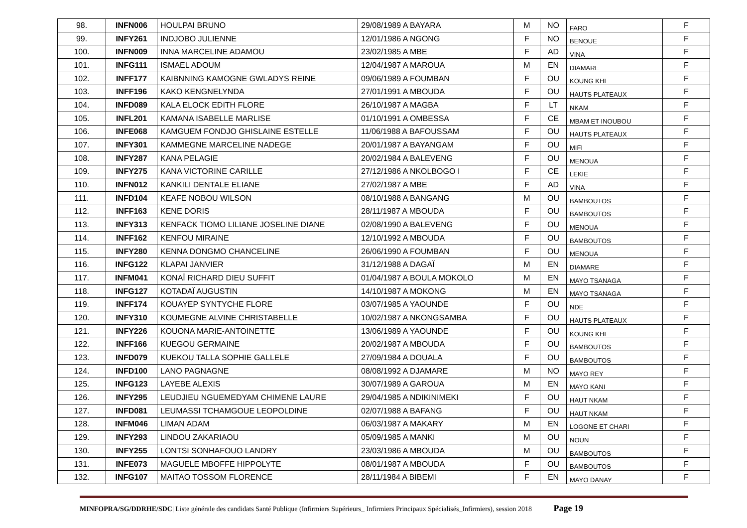| 98. | INFN006 | HOULPAI BRUNO | 29/08/1989 A BAYARA | M | NO | FARO | F |
| 99. | INFY261 | INDJOBO JULIENNE | 12/01/1986 A NGONG | F | NO | BENOUE | F |
| 100. | INFN009 | INNA MARCELINE ADAMOU | 23/02/1985 A MBE | F | AD | VINA | F |
| 101. | INFG111 | ISMAEL ADOUM | 12/04/1987 A MAROUA | M | EN | DIAMARE | F |
| 102. | INFF177 | KAIBNNING KAMOGNE GWLADYS REINE | 09/06/1989 A FOUMBAN | F | OU | KOUNG KHI | F |
| 103. | INFF196 | KAKO KENGNELYNDA | 27/01/1991 A MBOUDA | F | OU | HAUTS PLATEAUX | F |
| 104. | INFD089 | KALA ELOCK EDITH FLORE | 26/10/1987 A MAGBA | F | LT | NKAM | F |
| 105. | INFL201 | KAMANA ISABELLE MARLISE | 01/10/1991 A OMBESSA | F | CE | MBAM ET INOUBOU | F |
| 106. | INFE068 | KAMGUEM FONDJO GHISLAINE ESTELLE | 11/06/1988 A BAFOUSSAM | F | OU | HAUTS PLATEAUX | F |
| 107. | INFY301 | KAMMEGNE MARCELINE NADEGE | 20/01/1987 A BAYANGAM | F | OU | MIFI | F |
| 108. | INFY287 | KANA PELAGIE | 20/02/1984 A BALEVENG | F | OU | MENOUA | F |
| 109. | INFY275 | KANA VICTORINE CARILLE | 27/12/1986 A NKOLBOGO I | F | CE | LEKIE | F |
| 110. | INFN012 | KANKILI DENTALE ELIANE | 27/02/1987 A MBE | F | AD | VINA | F |
| 111. | INFD104 | KEAFE NOBOU WILSON | 08/10/1988 A BANGANG | M | OU | BAMBOUTOS | F |
| 112. | INFF163 | KENE DORIS | 28/11/1987 A MBOUDA | F | OU | BAMBOUTOS | F |
| 113. | INFY313 | KENFACK TIOMO LILIANE JOSELINE DIANE | 02/08/1990 A BALEVENG | F | OU | MENOUA | F |
| 114. | INFF162 | KENFOU MIRAINE | 12/10/1992 A MBOUDA | F | OU | BAMBOUTOS | F |
| 115. | INFY280 | KENNA DONGMO CHANCELINE | 26/06/1990 A FOUMBAN | F | OU | MENOUA | F |
| 116. | INFG122 | KLAPAI JANVIER | 31/12/1988 A DAGAÏ | M | EN | DIAMARE | F |
| 117. | INFM041 | KONAÏ RICHARD DIEU SUFFIT | 01/04/1987 A BOULA MOKOLO | M | EN | MAYO TSANAGA | F |
| 118. | INFG127 | KOTADAÏ AUGUSTIN | 14/10/1987 A MOKONG | M | EN | MAYO TSANAGA | F |
| 119. | INFF174 | KOUAYEP SYNTYCHE FLORE | 03/07/1985 A YAOUNDE | F | OU | NDE | F |
| 120. | INFY310 | KOUMEGNE ALVINE CHRISTABELLE | 10/02/1987 A NKONGSAMBA | F | OU | HAUTS PLATEAUX | F |
| 121. | INFY226 | KOUONA MARIE-ANTOINETTE | 13/06/1989 A YAOUNDE | F | OU | KOUNG KHI | F |
| 122. | INFF166 | KUEGOU GERMAINE | 20/02/1987 A MBOUDA | F | OU | BAMBOUTOS | F |
| 123. | INFD079 | KUEKOU TALLA SOPHIE GALLELE | 27/09/1984 A DOUALA | F | OU | BAMBOUTOS | F |
| 124. | INFD100 | LANO PAGNAGNE | 08/08/1992 A DJAMARE | M | NO | MAYO REY | F |
| 125. | INFG123 | LAYEBE ALEXIS | 30/07/1989 A GAROUA | M | EN | MAYO KANI | F |
| 126. | INFY295 | LEUDJIEU NGUEMEDYAM CHIMENE LAURE | 29/04/1985 A NDIKINIMEKI | F | OU | HAUT NKAM | F |
| 127. | INFD081 | LEUMASSI TCHAMGOUE LEOPOLDINE | 02/07/1988 A BAFANG | F | OU | HAUT NKAM | F |
| 128. | INFM046 | LIMAN ADAM | 06/03/1987 A MAKARY | M | EN | LOGONE ET CHARI | F |
| 129. | INFY293 | LINDOU ZAKARIAOU | 05/09/1985 A MANKI | M | OU | NOUN | F |
| 130. | INFY255 | LONTSI SONHAFOUO LANDRY | 23/03/1986 A MBOUDA | M | OU | BAMBOUTOS | F |
| 131. | INFE073 | MAGUELE MBOFFE HIPPOLYTE | 08/01/1987 A MBOUDA | F | OU | BAMBOUTOS | F |
| 132. | INFG107 | MAITAO TOSSOM FLORENCE | 28/11/1984 A BIBEMI | F | EN | MAYO DANAY | F |
MINFOPRA/SG/DDRHE/SDC| Liste générale des candidats Santé Publique (Infirmiers Supérieurs_ Infirmiers Principaux Spécialisés_Infirmiers), session 2018 Page 19